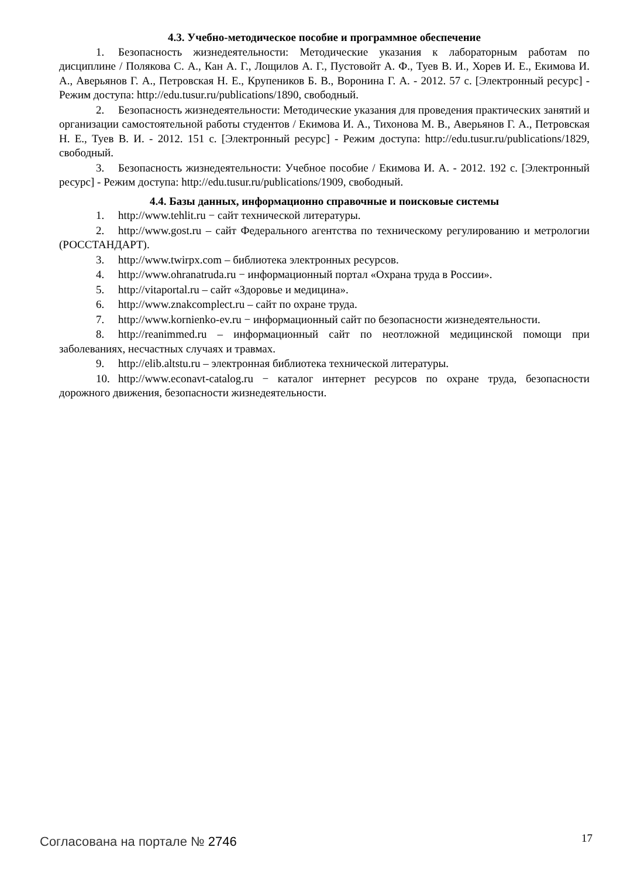4.3. Учебно-методическое пособие и программное обеспечение
1. Безопасность жизнедеятельности: Методические указания к лабораторным работам по дисциплине / Полякова С. А., Кан А. Г., Лощилов А. Г., Пустовойт А. Ф., Туев В. И., Хорев И. Е., Екимова И. А., Аверьянов Г. А., Петровская Н. Е., Крупеников Б. В., Воронина Г. А. - 2012. 57 с. [Электронный ресурс] - Режим доступа: http://edu.tusur.ru/publications/1890, свободный.
2. Безопасность жизнедеятельности: Методические указания для проведения практических занятий и организации самостоятельной работы студентов / Екимова И. А., Тихонова М. В., Аверьянов Г. А., Петровская Н. Е., Туев В. И. - 2012. 151 с. [Электронный ресурс] - Режим доступа: http://edu.tusur.ru/publications/1829, свободный.
3. Безопасность жизнедеятельности: Учебное пособие / Екимова И. А. - 2012. 192 с. [Электронный ресурс] - Режим доступа: http://edu.tusur.ru/publications/1909, свободный.
4.4. Базы данных, информационно справочные и поисковые системы
1. http://www.tehlit.ru − сайт технической литературы.
2. http://www.gost.ru – сайт Федерального агентства по техническому регулированию и метрологии (РОССТАНДАРТ).
3. http://www.twirpx.com – библиотека электронных ресурсов.
4. http://www.ohranatruda.ru − информационный портал «Охрана труда в России».
5. http://vitaportal.ru – сайт «Здоровье и медицина».
6. http://www.znakcomplect.ru – сайт по охране труда.
7. http://www.kornienko-ev.ru − информационный сайт по безопасности жизнедеятельности.
8. http://reanimmed.ru – информационный сайт по неотложной медицинской помощи при заболеваниях, несчастных случаях и травмах.
9. http://elib.altstu.ru – электронная библиотека технической литературы.
10. http://www.econavt-catalog.ru − каталог интернет ресурсов по охране труда, безопасности дорожного движения, безопасности жизнедеятельности.
Согласована на портале № 2746
17